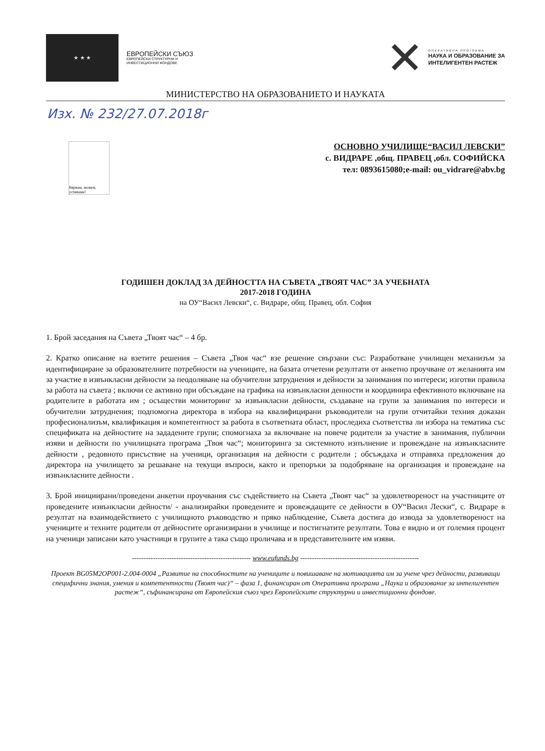★ ★ ★
ЕВРОПЕЙСКИ СЪЮЗ
ЕВРОПЕЙСКИ СТРУКТУРНИ И
ИНВЕСТИЦИОННИ ФОНДОВЕ
✕
ОПЕРАТИВНА ПРОГРАМА
НАУКА И ОБРАЗОВАНИЕ ЗА
ИНТЕЛИГЕНТЕН РАСТЕЖ
МИНИСТЕРСТВО НА ОБРАЗОВАНИЕТО И НАУКАТА
Изх. № 232/27.07.2018г
Вярвам, можем, успяваме!
ОСНОВНО УЧИЛИЩЕ“ВАСИЛ ЛЕВСКИ”
с. ВИДРАРЕ ,общ. ПРАВЕЦ ,обл. СОФИЙСКА
тел: 0893615080;e-mail: ou_vidrare@abv.bg
ГОДИШЕН ДОКЛАД ЗА ДЕЙНОСТТА НА СЪВЕТА „ТВОЯТ ЧАС” ЗА УЧЕБНАТА
2017-2018 ГОДИНА
на ОУ“Васил Левски“, с. Видраре, общ. Правец, обл. София
1. Брой заседания на Съвета „Твоят час“ – 4 бр.
2. Кратко описание на взетите решения – Съвета „Твоя час“ взе решение свързани със: Разработване училищен механизъм за идентифициране за образователните потребности на учениците, на базата отчетени резултати от анкетно проучване от желанията им за участие в извънкласни дейности за пеодоляване на обучителни затруднения и дейности за занимания по интереси; изготви правила за работа на съвета ; включи се активно при обсъждане на графика на извънкласни денности и координира ефективното включване на родителите в работата им ; осъществи мониторинг за извънкласни дейности, създаване на групи за занимания по интереси и обучителни затруднения; подпомогна директора в избора на квалифицирани ръководители на групи отчитайки техния доказан професионализъм, квалификация и компетентност за работа в съответната област, проследиха съответства ли избора на тематика със спецификата на дейностите на зададените групи; спомогнаха за включване на повече родители за участие в занимания, публични изяви и дейности по училищната програма „Твоя час“; мониторинга за системното изпълнение и провеждане на извънкласните дейности , редовното присъствие на ученици, организация на дейности с родители ; обсъждаха и отправяха предложения до директора на училището за решаване на текущи въпроси, както и препоръки за подобряване на организация и провеждане на извънкласните дейности .
3. Брой инициирани/проведени анкетни проучвания със съдействието на Съвета „Твоят час“ за удовлетвореност на участниците от проведените извънкласни дейности/ - анализирайки проведените и провеждащите се дейности в ОУ“Васил Лески“, с. Видраре в резултат на взаимодействието с училищното ръководство и пряко наблюдение, Съвета достига до извода за удовлетвореност на учениците и техните родители от дейностите организирани в училище и постигнатите резултати. Това е видно и от големия процент на ученици записани като участници в групите а така също проличава и в представителните им изяви.
--------------------------------------------------- www.eufunds.bg ---------------------------------------------------
Проект BG05M2OP001-2.004-0004 „Развитие на способностите на учениците и повишаване на мотивацията им за учене чрез дейности, развиващи специфични знания, умения и компетентности (Твоят час)“ – фаза 1, финансиран от Оперативна програма „Наука и образование за интелигентен растеж“, съфинансирана от Европейския съюз чрез Европейските структурни и инвестиционни фондове.